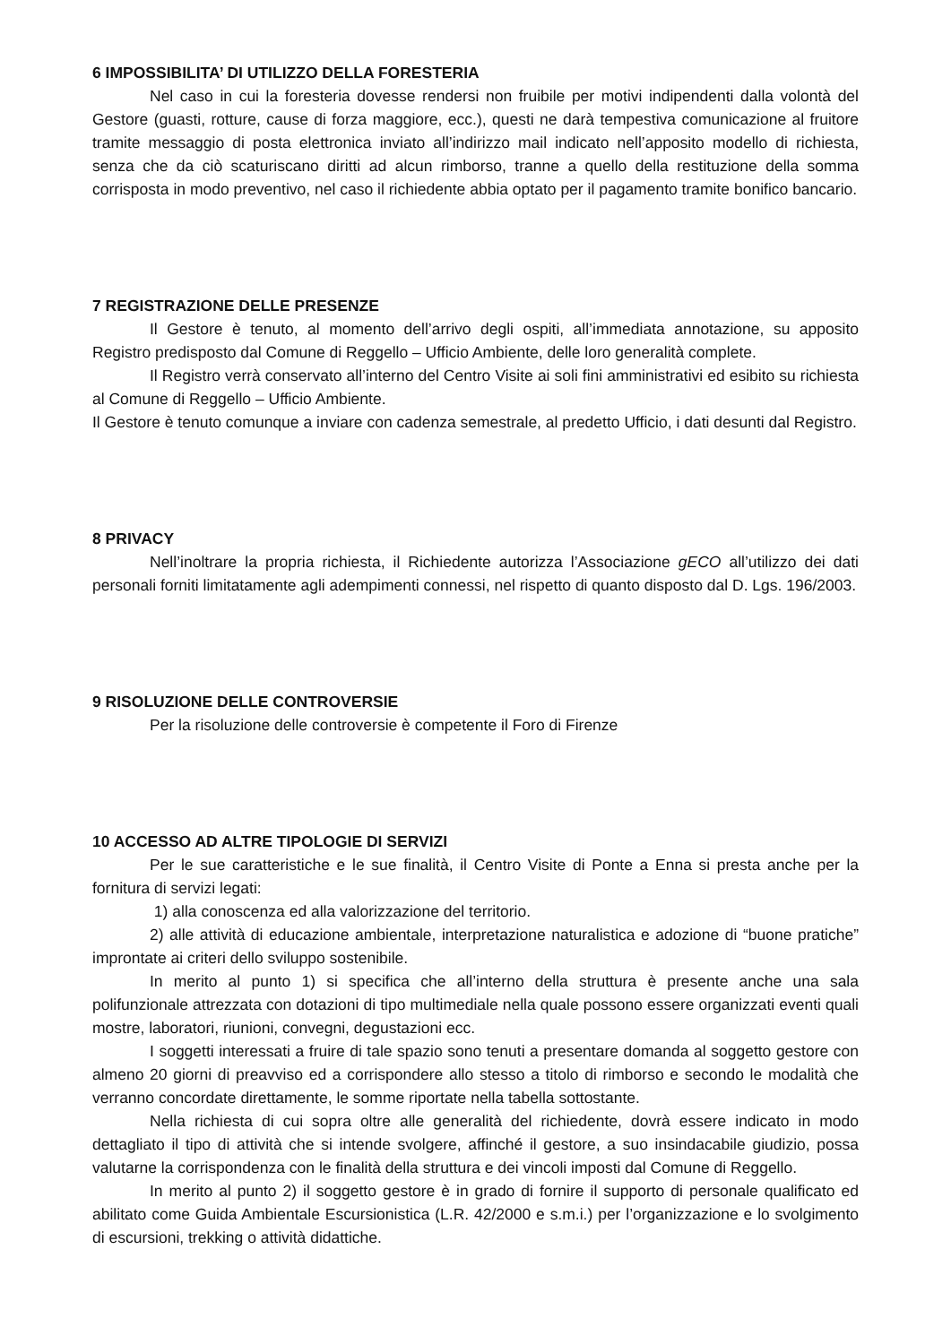6 IMPOSSIBILITA’ DI UTILIZZO DELLA FORESTERIA
Nel caso in cui la foresteria dovesse rendersi non fruibile per motivi indipendenti dalla volontà del Gestore (guasti, rotture, cause di forza maggiore, ecc.), questi ne darà tempestiva comunicazione al fruitore tramite messaggio di posta elettronica inviato all’indirizzo mail indicato nell’apposito modello di richiesta, senza che da ciò scaturiscano diritti ad alcun rimborso, tranne a quello della restituzione della somma corrisposta in modo preventivo, nel caso il richiedente abbia optato per il pagamento tramite bonifico bancario.
7 REGISTRAZIONE DELLE PRESENZE
Il Gestore è tenuto, al momento dell’arrivo degli ospiti, all’immediata annotazione, su apposito Registro predisposto dal Comune di Reggello – Ufficio Ambiente, delle loro generalità complete.
Il Registro verrà conservato all’interno del Centro Visite ai soli fini amministrativi ed esibito su richiesta al Comune di Reggello – Ufficio Ambiente.
Il Gestore è tenuto comunque a inviare con cadenza semestrale, al predetto Ufficio, i dati desunti dal Registro.
8 PRIVACY
Nell’inoltrare la propria richiesta, il Richiedente autorizza l’Associazione gECO all’utilizzo dei dati personali forniti limitatamente agli adempimenti connessi, nel rispetto di quanto disposto dal D. Lgs. 196/2003.
9 RISOLUZIONE DELLE CONTROVERSIE
Per la risoluzione delle controversie è competente il Foro di Firenze
10 ACCESSO AD ALTRE TIPOLOGIE DI SERVIZI
Per le sue caratteristiche e le sue finalità, il Centro Visite di Ponte a Enna si presta anche per la fornitura di servizi legati:
1) alla conoscenza ed alla valorizzazione del territorio.
2) alle attività di educazione ambientale, interpretazione naturalistica e adozione di “buone pratiche” improntate ai criteri dello sviluppo sostenibile.
In merito al punto 1) si specifica che all’interno della struttura è presente anche una sala polifunzionale attrezzata con dotazioni di tipo multimediale nella quale possono essere organizzati eventi quali mostre, laboratori, riunioni, convegni, degustazioni ecc.
I soggetti interessati a fruire di tale spazio sono tenuti a presentare domanda al soggetto gestore con almeno 20 giorni di preavviso ed a corrispondere allo stesso a titolo di rimborso e secondo le modalità che verranno concordate direttamente, le somme riportate nella tabella sottostante.
Nella richiesta di cui sopra oltre alle generalità del richiedente, dovrà essere indicato in modo dettagliato il tipo di attività che si intende svolgere, affinché il gestore, a suo insindacabile giudizio, possa valutarne la corrispondenza con le finalità della struttura e dei vincoli imposti dal Comune di Reggello.
In merito al punto 2) il soggetto gestore è in grado di fornire il supporto di personale qualificato ed abilitato come Guida Ambientale Escursionistica (L.R. 42/2000 e s.m.i.) per l’organizzazione e lo svolgimento di escursioni, trekking o attività didattiche.